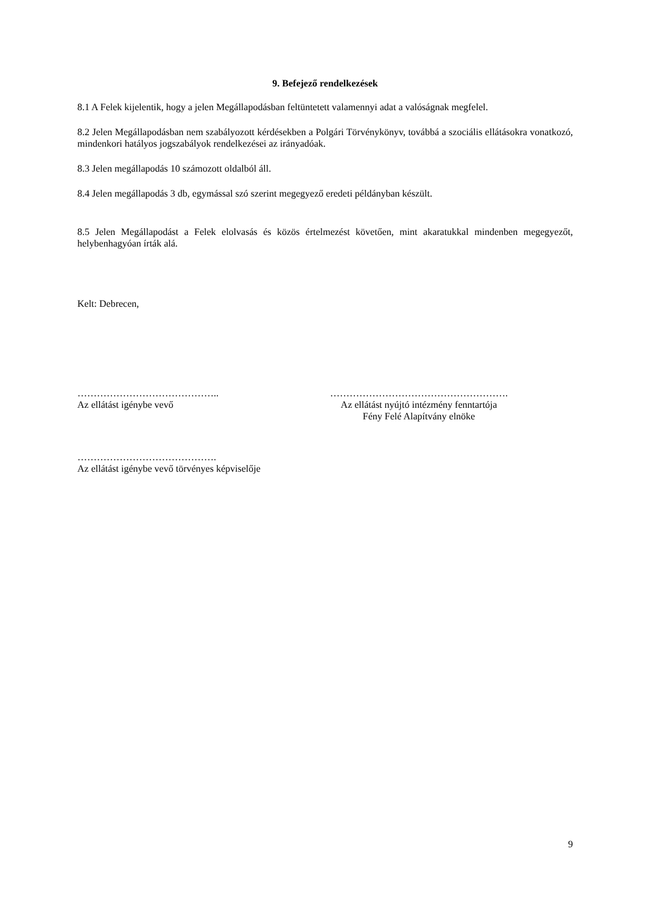9. Befejező rendelkezések
8.1 A Felek kijelentik, hogy a jelen Megállapodásban feltüntetett valamennyi adat a valóságnak megfelel.
8.2 Jelen Megállapodásban nem szabályozott kérdésekben a Polgári Törvénykönyv, továbbá a szociális ellátásokra vonatkozó, mindenkori hatályos jogszabályok rendelkezései az irányadóak.
8.3 Jelen megállapodás 10 számozott oldalból áll.
8.4 Jelen megállapodás 3 db, egymással szó szerint megegyező eredeti példányban készült.
8.5 Jelen Megállapodást a Felek elolvasás és közös értelmezést követően, mint akaratukkal mindenben megegyezőt, helybenhagyóan írták alá.
Kelt: Debrecen,
……………………………………..
Az ellátást igénybe vevő
……………………………………………….
Az ellátást nyújtó intézmény fenntartója
Fény Felé Alapítvány elnöke
…………………………………….
Az ellátást igénybe vevő törvényes képviselője
9